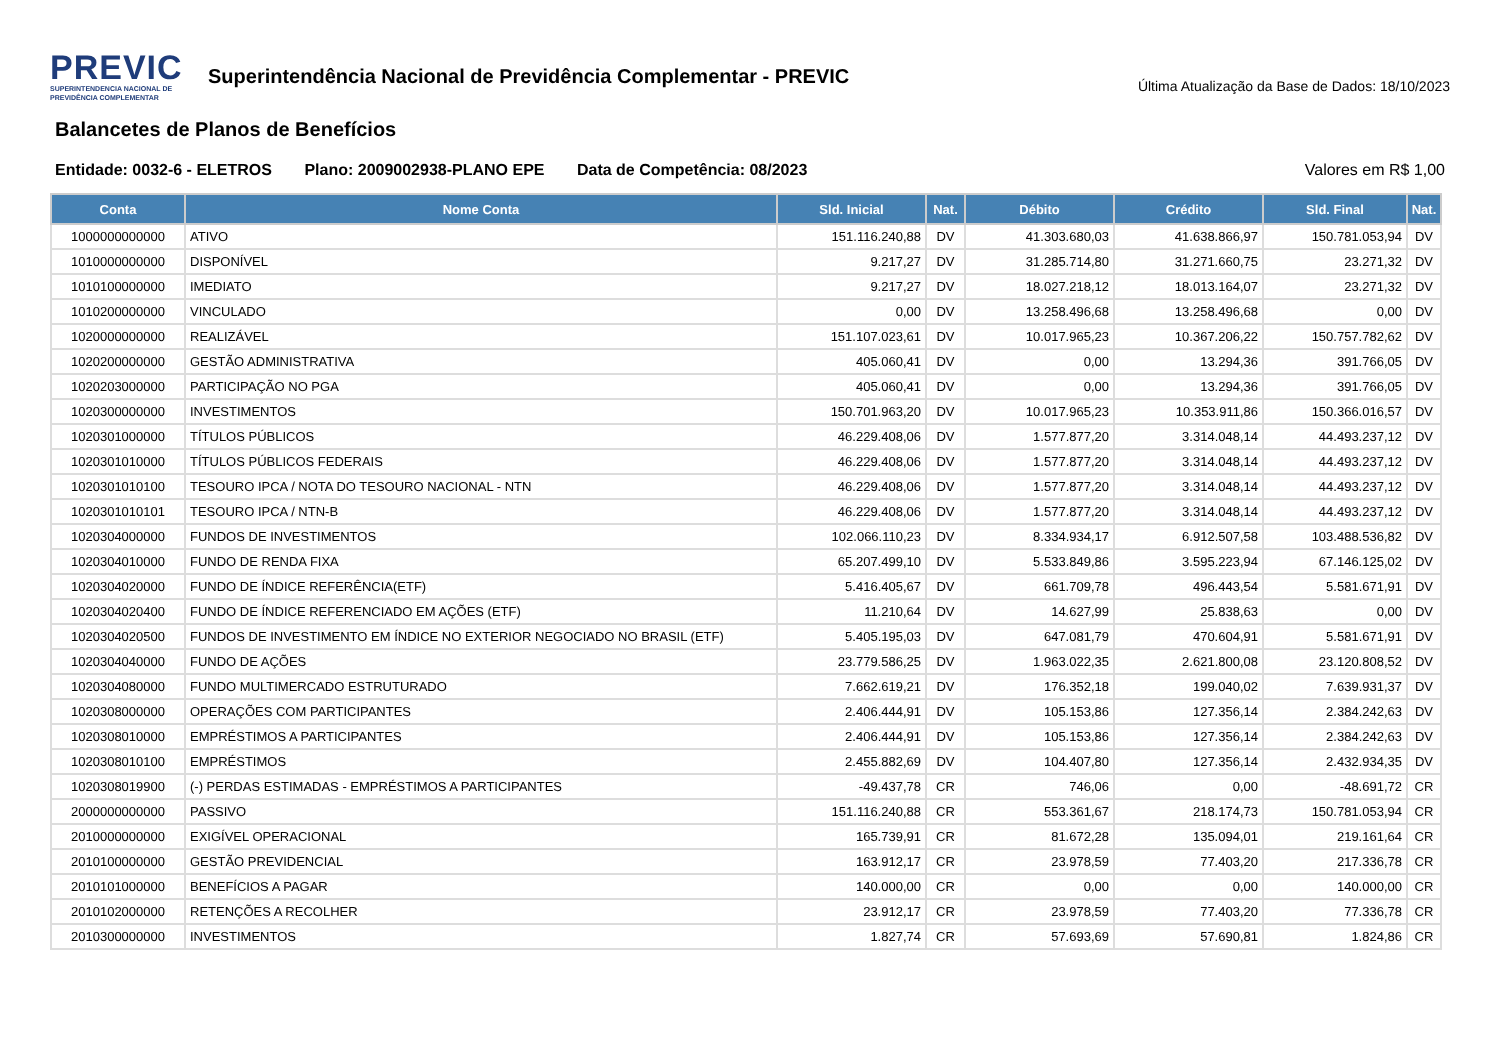PREVIC
SUPERINTENDENCIA NACIONAL DE PREVIDÊNCIA COMPLEMENTAR
Superintendência Nacional de Previdência Complementar - PREVIC
Última Atualização da Base de Dados: 18/10/2023
Balancetes de Planos de Benefícios
Entidade: 0032-6 - ELETROS Plano: 2009002938-PLANO EPE Data de Competência: 08/2023
Valores em R$ 1,00
| Conta | Nome Conta | Sld. Inicial | Nat. | Débito | Crédito | Sld. Final | Nat. |
| --- | --- | --- | --- | --- | --- | --- | --- |
| 1000000000000 | ATIVO | 151.116.240,88 | DV | 41.303.680,03 | 41.638.866,97 | 150.781.053,94 | DV |
| 1010000000000 | DISPONÍVEL | 9.217,27 | DV | 31.285.714,80 | 31.271.660,75 | 23.271,32 | DV |
| 1010100000000 | IMEDIATO | 9.217,27 | DV | 18.027.218,12 | 18.013.164,07 | 23.271,32 | DV |
| 1010200000000 | VINCULADO | 0,00 | DV | 13.258.496,68 | 13.258.496,68 | 0,00 | DV |
| 1020000000000 | REALIZÁVEL | 151.107.023,61 | DV | 10.017.965,23 | 10.367.206,22 | 150.757.782,62 | DV |
| 1020200000000 | GESTÃO ADMINISTRATIVA | 405.060,41 | DV | 0,00 | 13.294,36 | 391.766,05 | DV |
| 1020203000000 | PARTICIPAÇÃO NO PGA | 405.060,41 | DV | 0,00 | 13.294,36 | 391.766,05 | DV |
| 1020300000000 | INVESTIMENTOS | 150.701.963,20 | DV | 10.017.965,23 | 10.353.911,86 | 150.366.016,57 | DV |
| 1020301000000 | TÍTULOS PÚBLICOS | 46.229.408,06 | DV | 1.577.877,20 | 3.314.048,14 | 44.493.237,12 | DV |
| 1020301010000 | TÍTULOS PÚBLICOS FEDERAIS | 46.229.408,06 | DV | 1.577.877,20 | 3.314.048,14 | 44.493.237,12 | DV |
| 1020301010100 | TESOURO IPCA / NOTA DO TESOURO NACIONAL - NTN | 46.229.408,06 | DV | 1.577.877,20 | 3.314.048,14 | 44.493.237,12 | DV |
| 1020301010101 | TESOURO IPCA / NTN-B | 46.229.408,06 | DV | 1.577.877,20 | 3.314.048,14 | 44.493.237,12 | DV |
| 1020304000000 | FUNDOS DE INVESTIMENTOS | 102.066.110,23 | DV | 8.334.934,17 | 6.912.507,58 | 103.488.536,82 | DV |
| 1020304010000 | FUNDO DE RENDA FIXA | 65.207.499,10 | DV | 5.533.849,86 | 3.595.223,94 | 67.146.125,02 | DV |
| 1020304020000 | FUNDO DE ÍNDICE REFERÊNCIA(ETF) | 5.416.405,67 | DV | 661.709,78 | 496.443,54 | 5.581.671,91 | DV |
| 1020304020400 | FUNDO DE ÍNDICE REFERENCIADO EM AÇÕES (ETF) | 11.210,64 | DV | 14.627,99 | 25.838,63 | 0,00 | DV |
| 1020304020500 | FUNDOS DE INVESTIMENTO EM ÍNDICE NO EXTERIOR NEGOCIADO NO BRASIL (ETF) | 5.405.195,03 | DV | 647.081,79 | 470.604,91 | 5.581.671,91 | DV |
| 1020304040000 | FUNDO DE AÇÕES | 23.779.586,25 | DV | 1.963.022,35 | 2.621.800,08 | 23.120.808,52 | DV |
| 1020304080000 | FUNDO MULTIMERCADO ESTRUTURADO | 7.662.619,21 | DV | 176.352,18 | 199.040,02 | 7.639.931,37 | DV |
| 1020308000000 | OPERAÇÕES COM PARTICIPANTES | 2.406.444,91 | DV | 105.153,86 | 127.356,14 | 2.384.242,63 | DV |
| 1020308010000 | EMPRÉSTIMOS A PARTICIPANTES | 2.406.444,91 | DV | 105.153,86 | 127.356,14 | 2.384.242,63 | DV |
| 1020308010100 | EMPRÉSTIMOS | 2.455.882,69 | DV | 104.407,80 | 127.356,14 | 2.432.934,35 | DV |
| 1020308019900 | (-) PERDAS ESTIMADAS - EMPRÉSTIMOS A PARTICIPANTES | -49.437,78 | CR | 746,06 | 0,00 | -48.691,72 | CR |
| 2000000000000 | PASSIVO | 151.116.240,88 | CR | 553.361,67 | 218.174,73 | 150.781.053,94 | CR |
| 2010000000000 | EXIGÍVEL OPERACIONAL | 165.739,91 | CR | 81.672,28 | 135.094,01 | 219.161,64 | CR |
| 2010100000000 | GESTÃO PREVIDENCIAL | 163.912,17 | CR | 23.978,59 | 77.403,20 | 217.336,78 | CR |
| 2010101000000 | BENEFÍCIOS A PAGAR | 140.000,00 | CR | 0,00 | 0,00 | 140.000,00 | CR |
| 2010102000000 | RETENÇÕES A RECOLHER | 23.912,17 | CR | 23.978,59 | 77.403,20 | 77.336,78 | CR |
| 2010300000000 | INVESTIMENTOS | 1.827,74 | CR | 57.693,69 | 57.690,81 | 1.824,86 | CR |